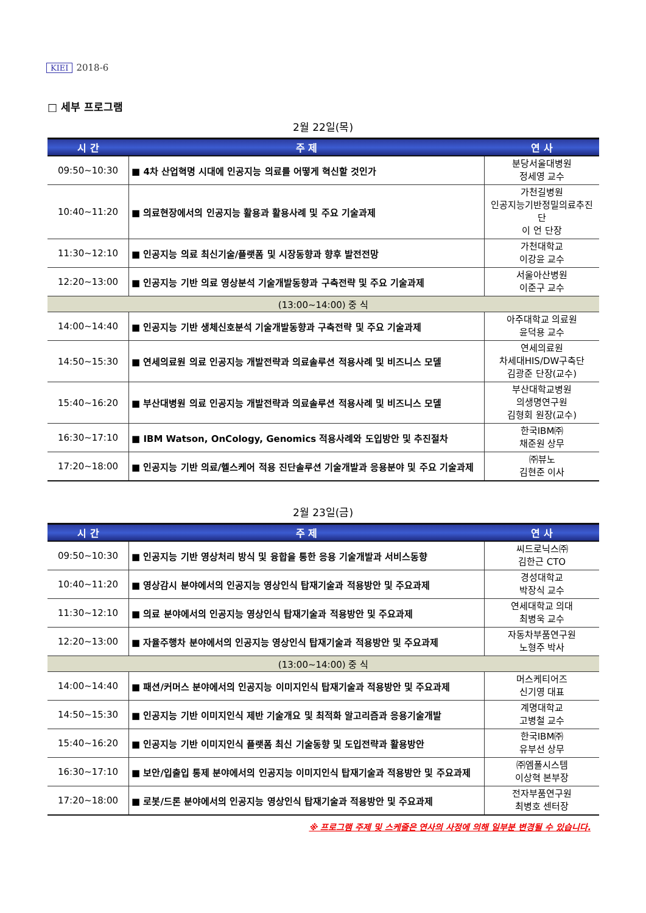KIEI 2018-6
□ 세부 프로그램
2월 22일(목)
| 시 간 | 주 제 | 연 사 |
| --- | --- | --- |
| 09:50~10:30 | ■ 4차 산업혁명 시대에 인공지능 의료를 어떻게 혁신할 것인가 | 분당서울대병원 정세영 교수 |
| 10:40~11:20 | ■ 의료현장에서의 인공지능 활용과 활용사례 및 주요 기술과제 | 가천길병원 인공지능기반정밀의료추진단 이 언 단장 |
| 11:30~12:10 | ■ 인공지능 의료 최신기술/플랫폼 및 시장동향과 향후 발전전망 | 가천대학교 이강윤 교수 |
| 12:20~13:00 | ■ 인공지능 기반 의료 영상분석 기술개발동향과 구축전략 및 주요 기술과제 | 서울아산병원 이준구 교수 |
| (13:00~14:00) 중 식 | | |
| 14:00~14:40 | ■ 인공지능 기반 생체신호분석 기술개발동향과 구축전략 및 주요 기술과제 | 아주대학교 의료원 윤덕용 교수 |
| 14:50~15:30 | ■ 연세의료원 의료 인공지능 개발전략과 의료솔루션 적용사례 및 비즈니스 모델 | 연세의료원 차세대HIS/DW구축단 김광준 단장(교수) |
| 15:40~16:20 | ■ 부산대병원 의료 인공지능 개발전략과 의료솔루션 적용사례 및 비즈니스 모델 | 부산대학교병원 의생명연구원 김형회 원장(교수) |
| 16:30~17:10 | ■ IBM Watson, OnCology, Genomics 적용사례와 도입방안 및 추진절차 | 한국IBM㈜ 채준원 상무 |
| 17:20~18:00 | ■ 인공지능 기반 의료/헬스케어 적용 진단솔루션 기술개발과 응용분야 및 주요 기술과제 | ㈜뷰노 김현준 이사 |
2월 23일(금)
| 시 간 | 주 제 | 연 사 |
| --- | --- | --- |
| 09:50~10:30 | ■ 인공지능 기반 영상처리 방식 및 융합을 통한 응용 기술개발과 서비스동향 | 씨드로닉스㈜ 김한근 CTO |
| 10:40~11:20 | ■ 영상감시 분야에서의 인공지능 영상인식 탑재기술과 적용방안 및 주요과제 | 경성대학교 박장식 교수 |
| 11:30~12:10 | ■ 의료 분야에서의 인공지능 영상인식 탑재기술과 적용방안 및 주요과제 | 연세대학교 의대 최병욱 교수 |
| 12:20~13:00 | ■ 자율주행차 분야에서의 인공지능 영상인식 탑재기술과 적용방안 및 주요과제 | 자동차부품연구원 노형주 박사 |
| (13:00~14:00) 중 식 | | |
| 14:00~14:40 | ■ 패션/커머스 분야에서의 인공지능 이미지인식 탑재기술과 적용방안 및 주요과제 | 머스케티어즈 신기영 대표 |
| 14:50~15:30 | ■ 인공지능 기반 이미지인식 제반 기술개요 및 최적화 알고리즘과 응용기술개발 | 계명대학교 고병철 교수 |
| 15:40~16:20 | ■ 인공지능 기반 이미지인식 플랫폼 최신 기술동향 및 도입전략과 활용방안 | 한국IBM㈜ 유부선 상무 |
| 16:30~17:10 | ■ 보안/입출입 통제 분야에서의 인공지능 이미지인식 탑재기술과 적용방안 및 주요과제 | ㈜엠폴시스템 이상혁 본부장 |
| 17:20~18:00 | ■ 로봇/드론 분야에서의 인공지능 영상인식 탑재기술과 적용방안 및 주요과제 | 전자부품연구원 최병호 센터장 |
※ 프로그램 주제 및 스케줄은 연사의 사정에 의해 일부분 변경될 수 있습니다.